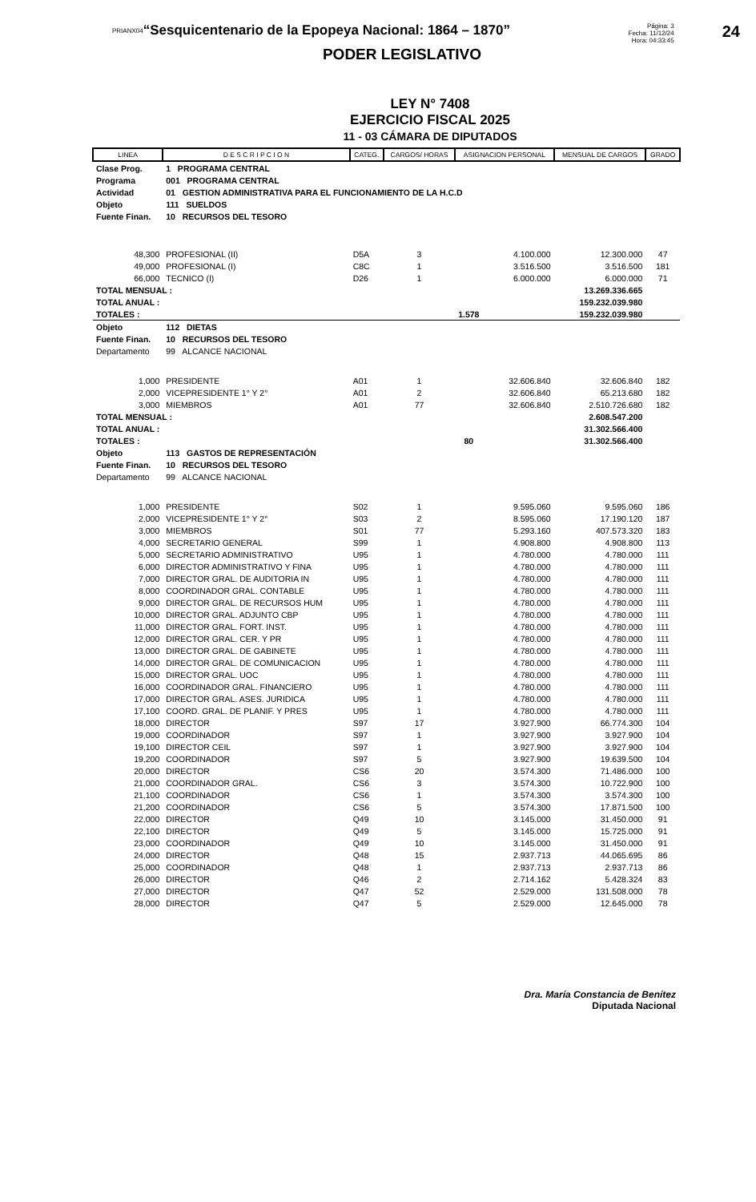PRIANX04
“Sesquicentenario de la Epopeya Nacional: 1864 – 1870”
Página: 3
Fecha: 11/12/24
Hora: 04:33:45
24
PODER LEGISLATIVO
LEY N° 7408
EJERCICIO FISCAL 2025
11 - 03 CÁMARA DE DIPUTADOS
| LINEA | D E S C R I P C I O N | CATEG. | CARGOS/ HORAS | ASIGNACION PERSONAL | MENSUAL DE CARGOS | GRADO |
| --- | --- | --- | --- | --- | --- | --- |
| Clase Prog. | 1 PROGRAMA CENTRAL | | | | | |
| Programa | 001 PROGRAMA CENTRAL | | | | | |
| Actividad | 01 GESTION ADMINISTRATIVA PARA EL FUNCIONAMIENTO DE LA H.C.D | | | | | |
| Objeto | 111 SUELDOS | | | | | |
| Fuente Finan. | 10 RECURSOS DEL TESORO | | | | | |
| 48,300 | PROFESIONAL (II) | D5A | 3 | 4.100.000 | 12.300.000 | 47 |
| 49,000 | PROFESIONAL (I) | C8C | 1 | 3.516.500 | 3.516.500 | 181 |
| 66,000 | TECNICO (I) | D26 | 1 | 6.000.000 | 6.000.000 | 71 |
| TOTAL MENSUAL : | | | | | 13.269.336.665 | |
| TOTAL ANUAL : | | | | | 159.232.039.980 | |
| TOTALES : | | | 1.578 | | 159.232.039.980 | |
| Objeto | 112 DIETAS | | | | | |
| Fuente Finan. | 10 RECURSOS DEL TESORO | | | | | |
| Departamento | 99 ALCANCE NACIONAL | | | | | |
| 1,000 | PRESIDENTE | A01 | 1 | 32.606.840 | 32.606.840 | 182 |
| 2,000 | VICEPRESIDENTE 1° Y 2° | A01 | 2 | 32.606.840 | 65.213.680 | 182 |
| 3,000 | MIEMBROS | A01 | 77 | 32.606.840 | 2.510.726.680 | 182 |
| TOTAL MENSUAL : | | | | | 2.608.547.200 | |
| TOTAL ANUAL : | | | | | 31.302.566.400 | |
| TOTALES : | | | 80 | | 31.302.566.400 | |
| Objeto | 113 GASTOS DE REPRESENTACIÓN | | | | | |
| Fuente Finan. | 10 RECURSOS DEL TESORO | | | | | |
| Departamento | 99 ALCANCE NACIONAL | | | | | |
| 1,000 | PRESIDENTE | S02 | 1 | 9.595.060 | 9.595.060 | 186 |
| 2,000 | VICEPRESIDENTE 1° Y 2° | S03 | 2 | 8.595.060 | 17.190.120 | 187 |
| 3,000 | MIEMBROS | S01 | 77 | 5.293.160 | 407.573.320 | 183 |
| 4,000 | SECRETARIO GENERAL | S99 | 1 | 4.908.800 | 4.908.800 | 113 |
| 5,000 | SECRETARIO ADMINISTRATIVO | U95 | 1 | 4.780.000 | 4.780.000 | 111 |
| 6,000 | DIRECTOR ADMINISTRATIVO Y FINA | U95 | 1 | 4.780.000 | 4.780.000 | 111 |
| 7,000 | DIRECTOR GRAL. DE AUDITORIA IN | U95 | 1 | 4.780.000 | 4.780.000 | 111 |
| 8,000 | COORDINADOR GRAL. CONTABLE | U95 | 1 | 4.780.000 | 4.780.000 | 111 |
| 9,000 | DIRECTOR GRAL. DE RECURSOS HUM | U95 | 1 | 4.780.000 | 4.780.000 | 111 |
| 10,000 | DIRECTOR GRAL. ADJUNTO CBP | U95 | 1 | 4.780.000 | 4.780.000 | 111 |
| 11,000 | DIRECTOR GRAL. FORT. INST. | U95 | 1 | 4.780.000 | 4.780.000 | 111 |
| 12,000 | DIRECTOR GRAL. CER. Y PR | U95 | 1 | 4.780.000 | 4.780.000 | 111 |
| 13,000 | DIRECTOR GRAL. DE GABINETE | U95 | 1 | 4.780.000 | 4.780.000 | 111 |
| 14,000 | DIRECTOR GRAL. DE COMUNICACION | U95 | 1 | 4.780.000 | 4.780.000 | 111 |
| 15,000 | DIRECTOR GRAL. UOC | U95 | 1 | 4.780.000 | 4.780.000 | 111 |
| 16,000 | COORDINADOR GRAL. FINANCIERO | U95 | 1 | 4.780.000 | 4.780.000 | 111 |
| 17,000 | DIRECTOR GRAL. ASES. JURIDICA | U95 | 1 | 4.780.000 | 4.780.000 | 111 |
| 17,100 | COORD. GRAL. DE PLANIF. Y PRES | U95 | 1 | 4.780.000 | 4.780.000 | 111 |
| 18,000 | DIRECTOR | S97 | 17 | 3.927.900 | 66.774.300 | 104 |
| 19,000 | COORDINADOR | S97 | 1 | 3.927.900 | 3.927.900 | 104 |
| 19,100 | DIRECTOR CEIL | S97 | 1 | 3.927.900 | 3.927.900 | 104 |
| 19,200 | COORDINADOR | S97 | 5 | 3.927.900 | 19.639.500 | 104 |
| 20,000 | DIRECTOR | CS6 | 20 | 3.574.300 | 71.486.000 | 100 |
| 21,000 | COORDINADOR GRAL. | CS6 | 3 | 3.574.300 | 10.722.900 | 100 |
| 21,100 | COORDINADOR | CS6 | 1 | 3.574.300 | 3.574.300 | 100 |
| 21,200 | COORDINADOR | CS6 | 5 | 3.574.300 | 17.871.500 | 100 |
| 22,000 | DIRECTOR | Q49 | 10 | 3.145.000 | 31.450.000 | 91 |
| 22,100 | DIRECTOR | Q49 | 5 | 3.145.000 | 15.725.000 | 91 |
| 23,000 | COORDINADOR | Q49 | 10 | 3.145.000 | 31.450.000 | 91 |
| 24,000 | DIRECTOR | Q48 | 15 | 2.937.713 | 44.065.695 | 86 |
| 25,000 | COORDINADOR | Q48 | 1 | 2.937.713 | 2.937.713 | 86 |
| 26,000 | DIRECTOR | Q46 | 2 | 2.714.162 | 5.428.324 | 83 |
| 27,000 | DIRECTOR | Q47 | 52 | 2.529.000 | 131.508.000 | 78 |
| 28,000 | DIRECTOR | Q47 | 5 | 2.529.000 | 12.645.000 | 78 |
Dra. María Constancia de Benítez
Diputada Nacional